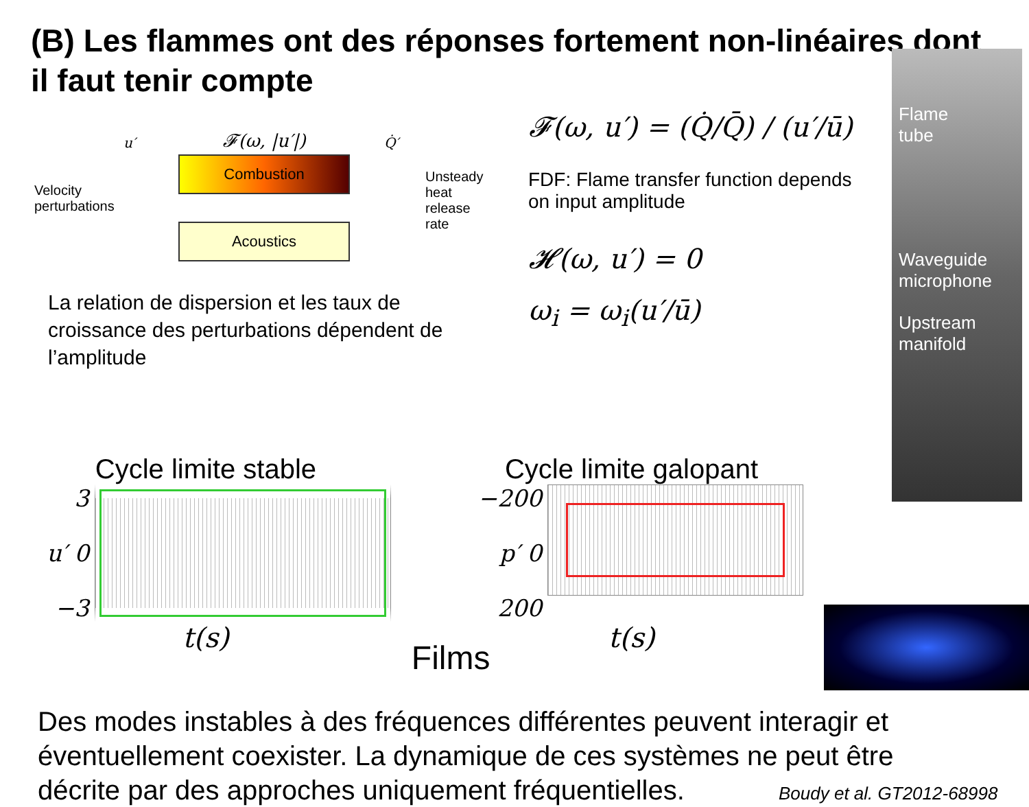(B) Les flammes ont des réponses fortement non-linéaires dont il faut tenir compte
Velocity perturbations
u′
𝓕(ω, |u′|)
Combustion
Acoustics
Q̇′
Unsteady heat release rate
La relation de dispersion et les taux de croissance des perturbations dépendent de l’amplitude
𝓕(ω, u′) = (Q̇/Q̄) / (u′/ū)
FDF: Flame transfer function depends on input amplitude
𝓗(ω, u′) = 0
ω<sub>i</sub> = ω<sub>i</sub>(u′/ū)
Flame
tube
Waveguide microphone
Upstream manifold
Cycle limite stable
3
u′ 0
−3
t(s)
Films
Cycle limite galopant
−200
p′ 0
200
t(s)
Des modes instables à des fréquences différentes peuvent interagir et éventuellement coexister. La dynamique de ces systèmes ne peut être décrite par des approches uniquement fréquentielles.
Boudy et al. GT2012-68998